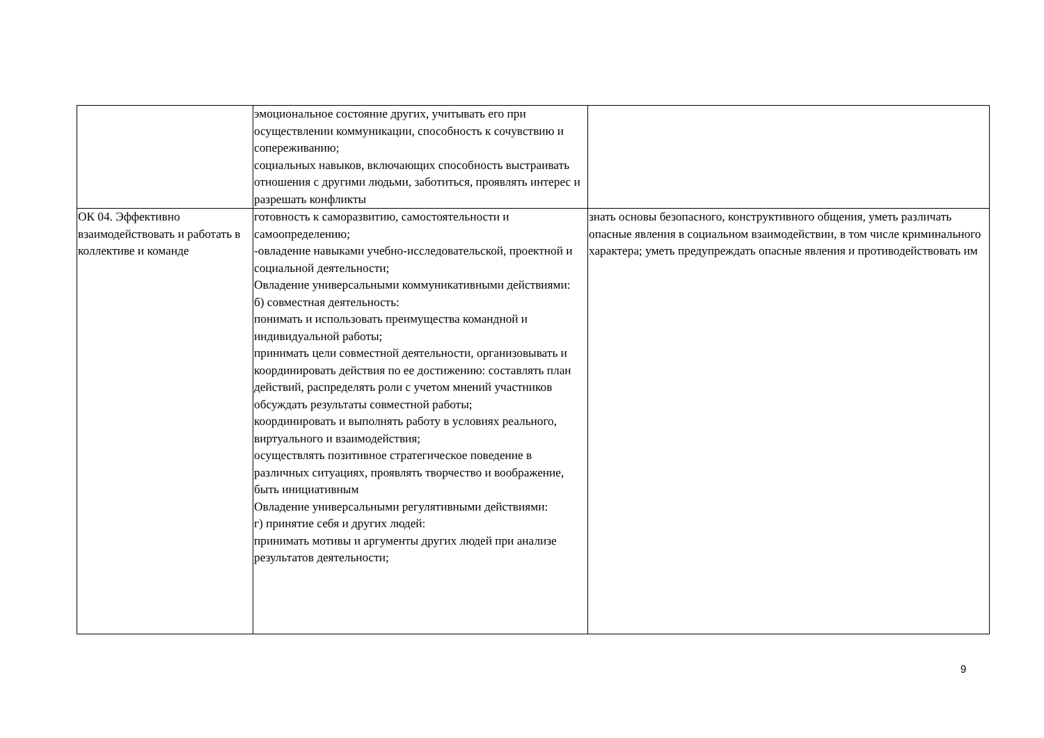| | эмоциональное состояние других, учитывать его при осуществлении коммуникации, способность к сочувствию и сопереживанию; социальных навыков, включающих способность выстраивать отношения с другими людьми, заботиться, проявлять интерес и разрешать конфликты | |
| ОК 04. Эффективно взаимодействовать и работать в коллективе и команде | готовность к саморазвитию, самостоятельности и самоопределению; -овладение навыками учебно-исследовательской, проектной и социальной деятельности; Овладение универсальными коммуникативными действиями: б) совместная деятельность: понимать и использовать преимущества командной и индивидуальной работы; принимать цели совместной деятельности, организовывать и координировать действия по ее достижению: составлять план действий, распределять роли с учетом мнений участников обсуждать результаты совместной работы; координировать и выполнять работу в условиях реального, виртуального и взаимодействия; осуществлять позитивное стратегическое поведение в различных ситуациях, проявлять творчество и воображение, быть инициативным Овладение универсальными регулятивными действиями: г) принятие себя и других людей: принимать мотивы и аргументы других людей при анализе результатов деятельности; | знать основы безопасного, конструктивного общения, уметь различать опасные явления в социальном взаимодействии, в том числе криминального характера; уметь предупреждать опасные явления и противодействовать им |
9